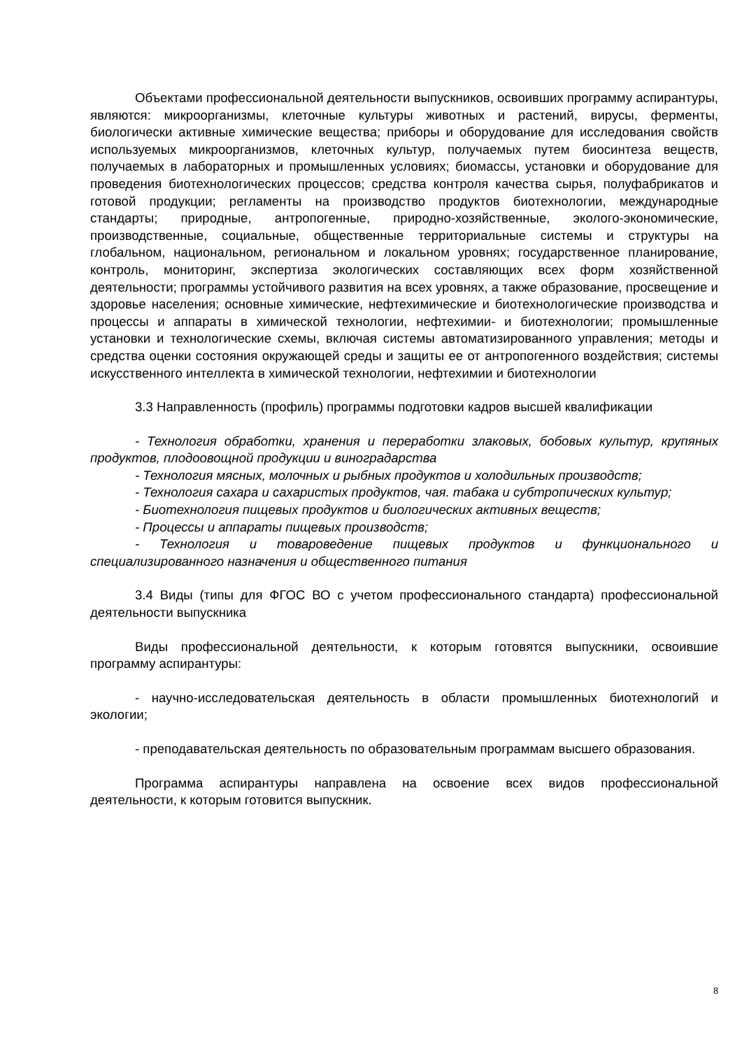Объектами профессиональной деятельности выпускников, освоивших программу аспирантуры, являются: микроорганизмы, клеточные культуры животных и растений, вирусы, ферменты, биологически активные химические вещества; приборы и оборудование для исследования свойств используемых микроорганизмов, клеточных культур, получаемых путем биосинтеза веществ, получаемых в лабораторных и промышленных условиях; биомассы, установки и оборудование для проведения биотехнологических процессов; средства контроля качества сырья, полуфабрикатов и готовой продукции; регламенты на производство продуктов биотехнологии, международные стандарты; природные, антропогенные, природно-хозяйственные, эколого-экономические, производственные, социальные, общественные территориальные системы и структуры на глобальном, национальном, региональном и локальном уровнях; государственное планирование, контроль, мониторинг, экспертиза экологических составляющих всех форм хозяйственной деятельности; программы устойчивого развития на всех уровнях, а также образование, просвещение и здоровье населения; основные химические, нефтехимические и биотехнологические производства и процессы и аппараты в химической технологии, нефтехимии- и биотехнологии; промышленные установки и технологические схемы, включая системы автоматизированного управления; методы и средства оценки состояния окружающей среды и защиты ее от антропогенного воздействия; системы искусственного интеллекта в химической технологии, нефтехимии и биотехнологии
3.3 Направленность (профиль) программы подготовки кадров высшей квалификации
- Технология обработки, хранения и переработки злаковых, бобовых культур, крупяных продуктов, плодоовощной продукции и виноградарства
- Технология мясных, молочных и рыбных продуктов и холодильных производств;
- Технология сахара и сахаристых продуктов, чая. табака и субтропических культур;
- Биотехнология пищевых продуктов и биологических активных веществ;
- Процессы и аппараты пищевых производств;
- Технология и товароведение пищевых продуктов и функционального и специализированного назначения и общественного питания
3.4 Виды (типы для ФГОС ВО с учетом профессионального стандарта) профессиональной деятельности выпускника
Виды профессиональной деятельности, к которым готовятся выпускники, освоившие программу аспирантуры:
- научно-исследовательская деятельность в области промышленных биотехнологий и экологии;
- преподавательская деятельность по образовательным программам высшего образования.
Программа аспирантуры направлена на освоение всех видов профессиональной деятельности, к которым готовится выпускник.
8